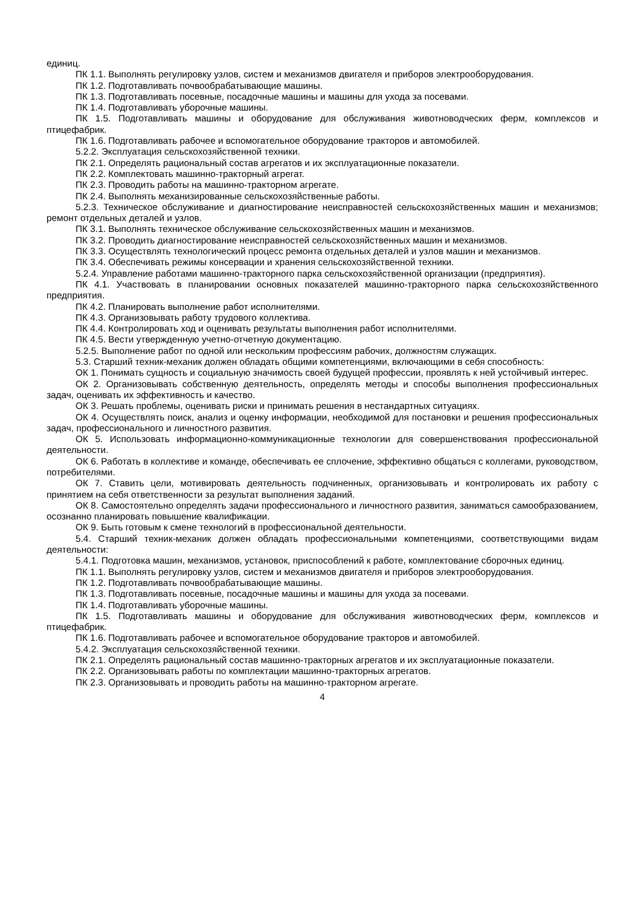единиц.
ПК 1.1. Выполнять регулировку узлов, систем и механизмов двигателя и приборов электрооборудования.
ПК 1.2. Подготавливать почвообрабатывающие машины.
ПК 1.3. Подготавливать посевные, посадочные машины и машины для ухода за посевами.
ПК 1.4. Подготавливать уборочные машины.
ПК 1.5. Подготавливать машины и оборудование для обслуживания животноводческих ферм, комплексов и птицефабрик.
ПК 1.6. Подготавливать рабочее и вспомогательное оборудование тракторов и автомобилей.
5.2.2. Эксплуатация сельскохозяйственной техники.
ПК 2.1. Определять рациональный состав агрегатов и их эксплуатационные показатели.
ПК 2.2. Комплектовать машинно-тракторный агрегат.
ПК 2.3. Проводить работы на машинно-тракторном агрегате.
ПК 2.4. Выполнять механизированные сельскохозяйственные работы.
5.2.3. Техническое обслуживание и диагностирование неисправностей сельскохозяйственных машин и механизмов; ремонт отдельных деталей и узлов.
ПК 3.1. Выполнять техническое обслуживание сельскохозяйственных машин и механизмов.
ПК 3.2. Проводить диагностирование неисправностей сельскохозяйственных машин и механизмов.
ПК 3.3. Осуществлять технологический процесс ремонта отдельных деталей и узлов машин и механизмов.
ПК 3.4. Обеспечивать режимы консервации и хранения сельскохозяйственной техники.
5.2.4. Управление работами машинно-тракторного парка сельскохозяйственной организации (предприятия).
ПК 4.1. Участвовать в планировании основных показателей машинно-тракторного парка сельскохозяйственного предприятия.
ПК 4.2. Планировать выполнение работ исполнителями.
ПК 4.3. Организовывать работу трудового коллектива.
ПК 4.4. Контролировать ход и оценивать результаты выполнения работ исполнителями.
ПК 4.5. Вести утвержденную учетно-отчетную документацию.
5.2.5. Выполнение работ по одной или нескольким профессиям рабочих, должностям служащих.
5.3. Старший техник-механик должен обладать общими компетенциями, включающими в себя способность:
ОК 1. Понимать сущность и социальную значимость своей будущей профессии, проявлять к ней устойчивый интерес.
ОК 2. Организовывать собственную деятельность, определять методы и способы выполнения профессиональных задач, оценивать их эффективность и качество.
ОК 3. Решать проблемы, оценивать риски и принимать решения в нестандартных ситуациях.
ОК 4. Осуществлять поиск, анализ и оценку информации, необходимой для постановки и решения профессиональных задач, профессионального и личностного развития.
ОК 5. Использовать информационно-коммуникационные технологии для совершенствования профессиональной деятельности.
ОК 6. Работать в коллективе и команде, обеспечивать ее сплочение, эффективно общаться с коллегами, руководством, потребителями.
ОК 7. Ставить цели, мотивировать деятельность подчиненных, организовывать и контролировать их работу с принятием на себя ответственности за результат выполнения заданий.
ОК 8. Самостоятельно определять задачи профессионального и личностного развития, заниматься самообразованием, осознанно планировать повышение квалификации.
ОК 9. Быть готовым к смене технологий в профессиональной деятельности.
5.4. Старший техник-механик должен обладать профессиональными компетенциями, соответствующими видам деятельности:
5.4.1. Подготовка машин, механизмов, установок, приспособлений к работе, комплектование сборочных единиц.
ПК 1.1. Выполнять регулировку узлов, систем и механизмов двигателя и приборов электрооборудования.
ПК 1.2. Подготавливать почвообрабатывающие машины.
ПК 1.3. Подготавливать посевные, посадочные машины и машины для ухода за посевами.
ПК 1.4. Подготавливать уборочные машины.
ПК 1.5. Подготавливать машины и оборудование для обслуживания животноводческих ферм, комплексов и птицефабрик.
ПК 1.6. Подготавливать рабочее и вспомогательное оборудование тракторов и автомобилей.
5.4.2. Эксплуатация сельскохозяйственной техники.
ПК 2.1. Определять рациональный состав машинно-тракторных агрегатов и их эксплуатационные показатели.
ПК 2.2. Организовывать работы по комплектации машинно-тракторных агрегатов.
ПК 2.3. Организовывать и проводить работы на машинно-тракторном агрегате.
4